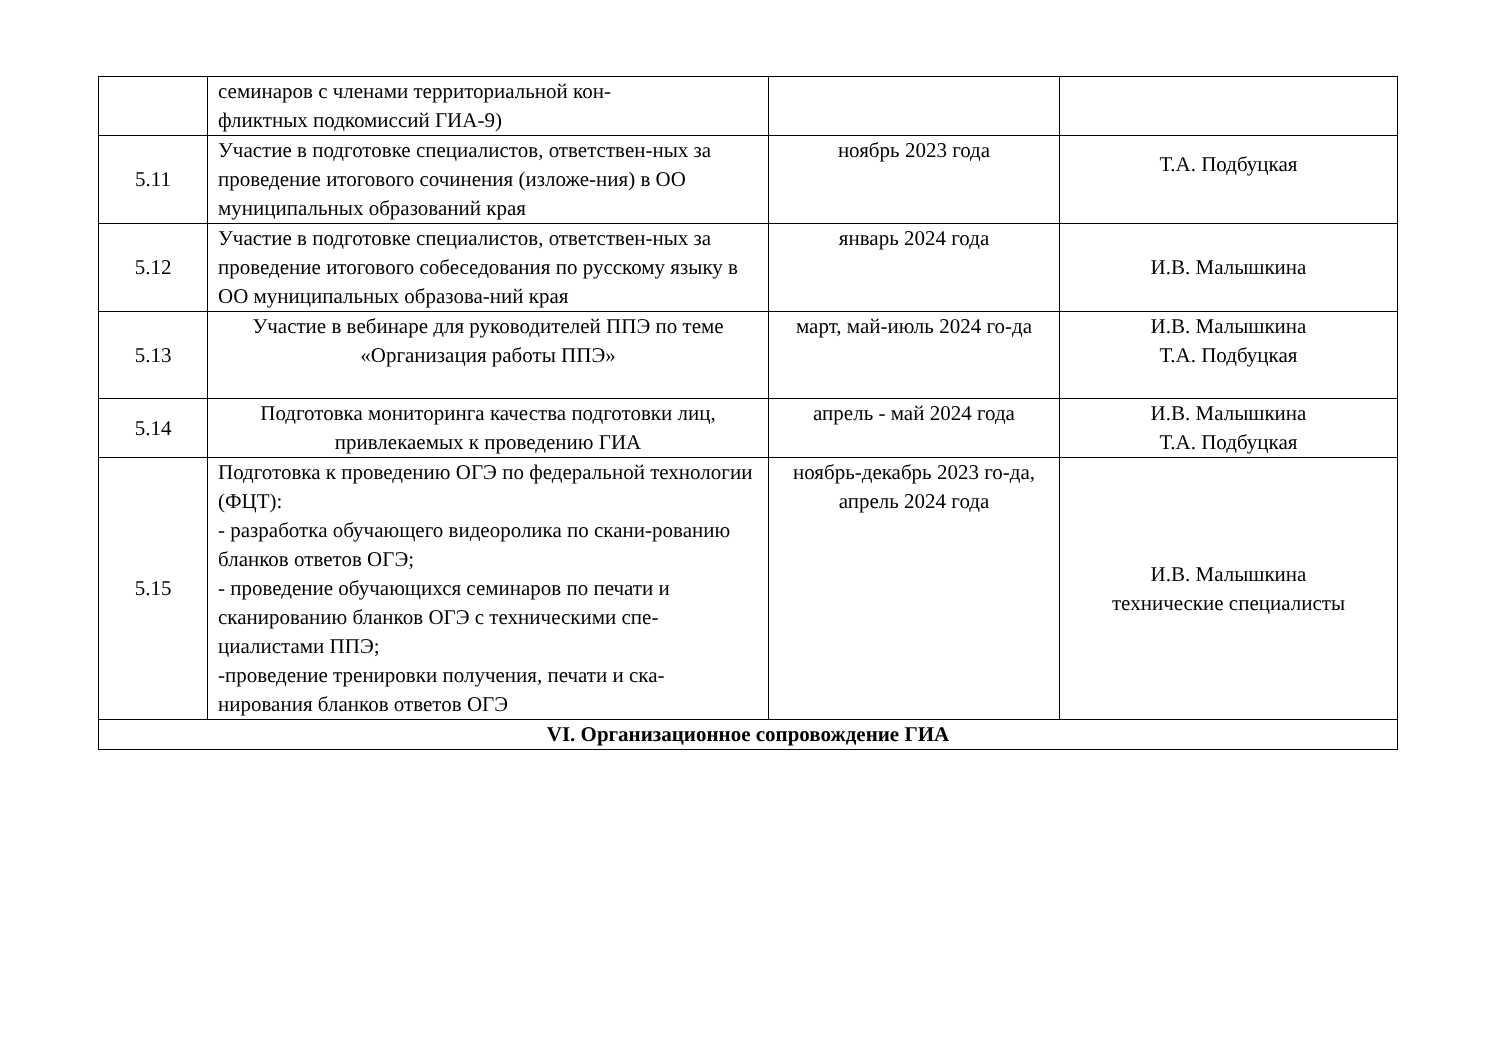| | семинаров с членами территориальной кон- фликтных подкомиссий ГИА-9) | | |
| 5.11 | Участие в подготовке специалистов, ответствен-ных за проведение итогового сочинения (изложе-ния) в ОО муниципальных образований края | ноябрь 2023 года | Т.А. Подбуцкая |
| 5.12 | Участие в подготовке специалистов, ответствен-ных за проведение итогового собеседования по русскому языку в ОО муниципальных образова-ний края | январь 2024 года | И.В. Малышкина |
| 5.13 | Участие в вебинаре для руководителей ППЭ по теме «Организация работы ППЭ» | март, май-июль 2024 го-да | И.В. Малышкина Т.А. Подбуцкая |
| 5.14 | Подготовка мониторинга качества подготовки лиц, привлекаемых к проведению ГИА | апрель - май 2024 года | И.В. Малышкина Т.А. Подбуцкая |
| 5.15 | Подготовка к проведению ОГЭ по федеральной технологии (ФЦТ): - разработка обучающего видеоролика по скани-рованию бланков ответов ОГЭ; - проведение обучающихся семинаров по печати и сканированию бланков ОГЭ с техническими спе-циалистами ППЭ; -проведение тренировки получения, печати и ска-нирования бланков ответов ОГЭ | ноябрь-декабрь 2023 го-да, апрель 2024 года | И.В. Малышкина технические специалисты |
| VI. Организационное сопровождение ГИА | | | |